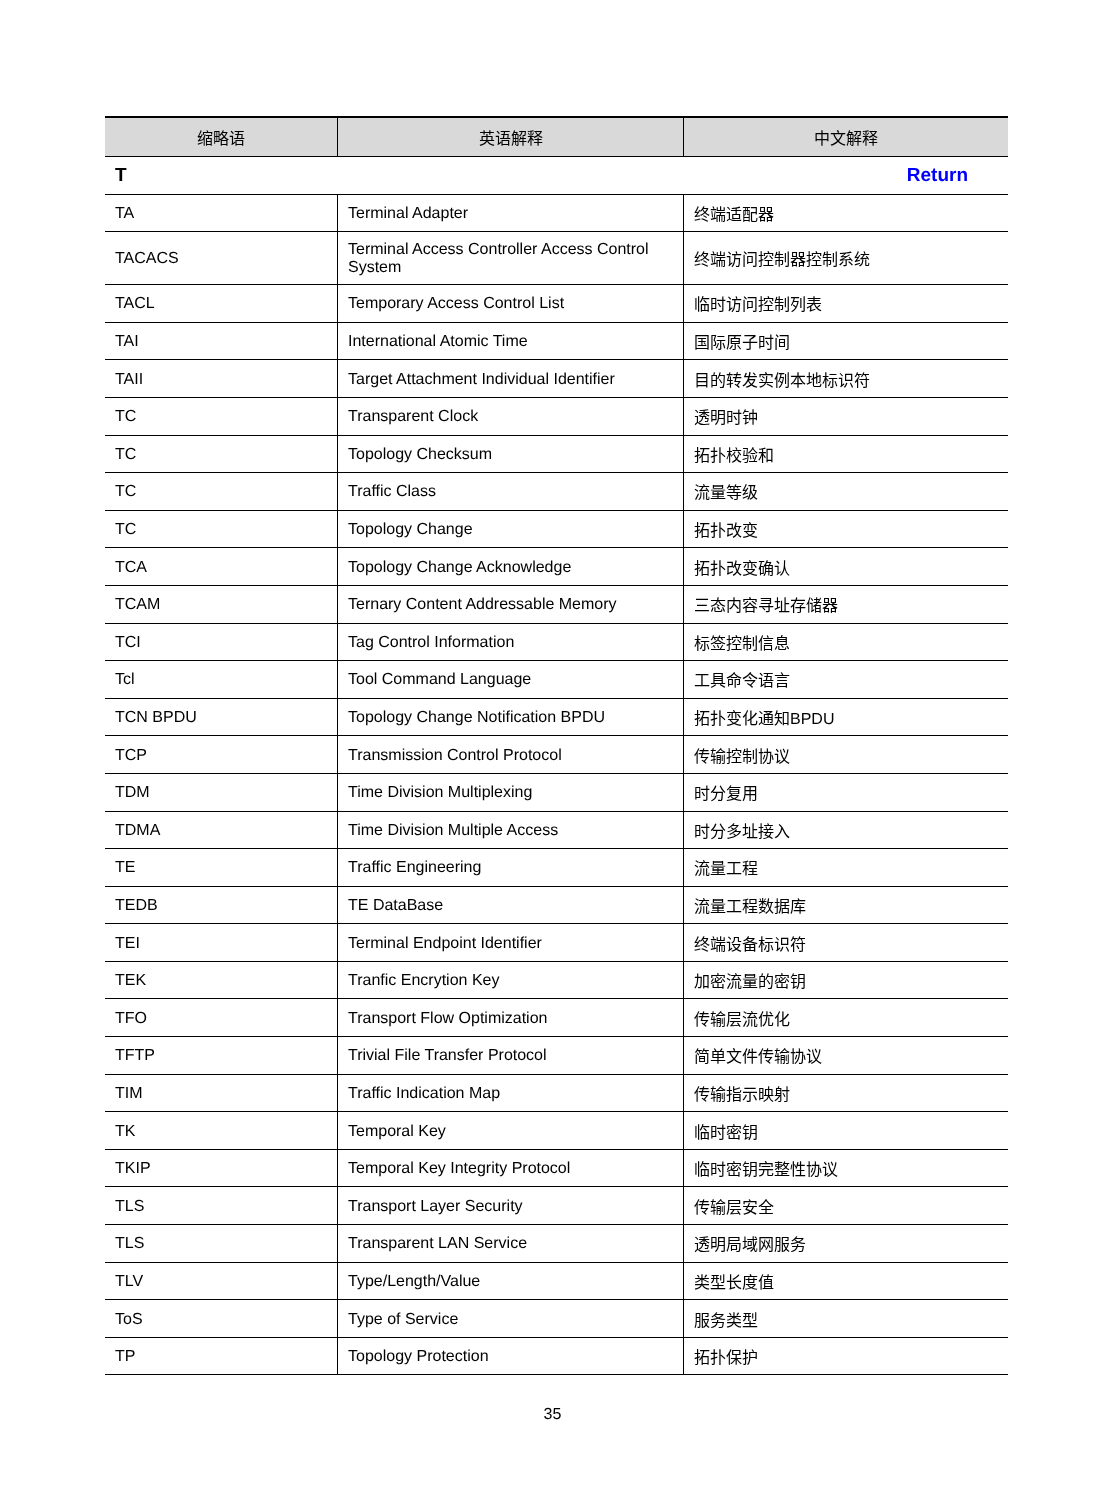| 缩略语 | 英语解释 | 中文解释 |
| --- | --- | --- |
| T | | Return |
| TA | Terminal Adapter | 终端适配器 |
| TACACS | Terminal Access Controller Access Control System | 终端访问控制器控制系统 |
| TACL | Temporary Access Control List | 临时访问控制列表 |
| TAI | International Atomic Time | 国际原子时间 |
| TAII | Target Attachment Individual Identifier | 目的转发实例本地标识符 |
| TC | Transparent Clock | 透明时钟 |
| TC | Topology Checksum | 拓扑校验和 |
| TC | Traffic Class | 流量等级 |
| TC | Topology Change | 拓扑改变 |
| TCA | Topology Change Acknowledge | 拓扑改变确认 |
| TCAM | Ternary Content Addressable Memory | 三态内容寻址存储器 |
| TCI | Tag Control Information | 标签控制信息 |
| Tcl | Tool Command Language | 工具命令语言 |
| TCN BPDU | Topology Change Notification BPDU | 拓扑变化通知BPDU |
| TCP | Transmission Control Protocol | 传输控制协议 |
| TDM | Time Division Multiplexing | 时分复用 |
| TDMA | Time Division Multiple Access | 时分多址接入 |
| TE | Traffic Engineering | 流量工程 |
| TEDB | TE DataBase | 流量工程数据库 |
| TEI | Terminal Endpoint Identifier | 终端设备标识符 |
| TEK | Tranfic Encrytion Key | 加密流量的密钥 |
| TFO | Transport Flow Optimization | 传输层流优化 |
| TFTP | Trivial File Transfer Protocol | 简单文件传输协议 |
| TIM | Traffic Indication Map | 传输指示映射 |
| TK | Temporal Key | 临时密钥 |
| TKIP | Temporal Key Integrity Protocol | 临时密钥完整性协议 |
| TLS | Transport Layer Security | 传输层安全 |
| TLS | Transparent LAN Service | 透明局域网服务 |
| TLV | Type/Length/Value | 类型长度值 |
| ToS | Type of Service | 服务类型 |
| TP | Topology Protection | 拓扑保护 |
35